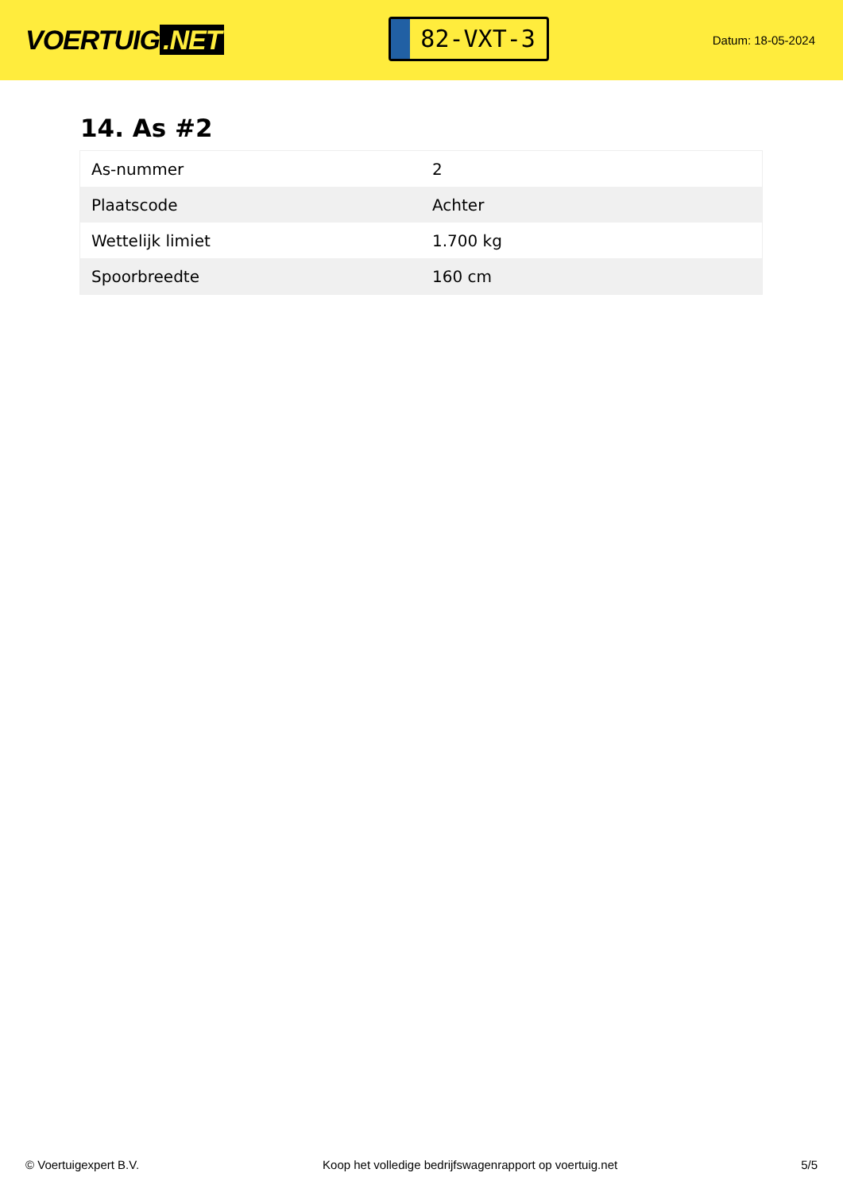VOERTUIG.NET
82-VXT-3
Datum: 18-05-2024
14. As #2
| As-nummer | 2 |
| Plaatscode | Achter |
| Wettelijk limiet | 1.700 kg |
| Spoorbreedte | 160 cm |
© Voertuigexpert B.V. Koop het volledige bedrijfswagenrapport op voertuig.net 5/5